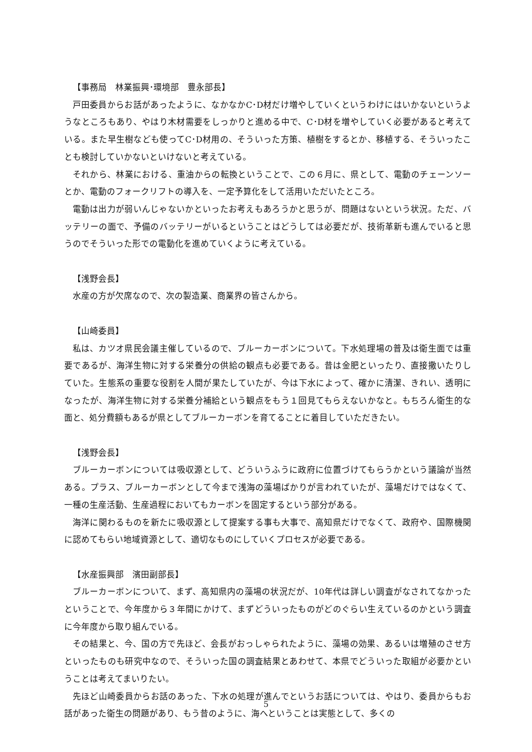【事務局　林業振興･環境部　豊永部長】
戸田委員からお話があったように、なかなかC･D材だけ増やしていくというわけにはいかないというようなところもあり、やはり木材需要をしっかりと進める中で、C･D材を増やしていく必要があると考えている。また早生樹なども使ってC･D材用の、そういった方策、植樹をするとか、移植する、そういったことも検討していかないといけないと考えている。
それから、林業における、重油からの転換ということで、この６月に、県として、電動のチェーンソーとか、電動のフォークリフトの導入を、一定予算化をして活用いただいたところ。
電動は出力が弱いんじゃないかといったお考えもあろうかと思うが、問題はないという状況。ただ、バッテリーの面で、予備のバッテリーがいるということはどうしては必要だが、技術革新も進んでいると思うのでそういった形での電動化を進めていくように考えている。
【浅野会長】
水産の方が欠席なので、次の製造業、商業界の皆さんから。
【山崎委員】
私は、カツオ県民会議主催しているので、ブルーカーボンについて。下水処理場の普及は衛生面では重要であるが、海洋生物に対する栄養分の供給の観点も必要である。昔は金肥といったり、直接撒いたりしていた。生態系の重要な役割を人間が果たしていたが、今は下水によって、確かに清潔、きれい、透明になったが、海洋生物に対する栄養分補給という観点をもう１回見てもらえないかなと。もちろん衛生的な面と、処分費額もあるが県としてブルーカーボンを育てることに着目していただきたい。
【浅野会長】
ブルーカーボンについては吸収源として、どういうふうに政府に位置づけてもらうかという議論が当然ある。プラス、ブルーカーボンとして今まで浅海の藻場ばかりが言われていたが、藻場だけではなくて、一種の生産活動、生産過程においてもカーボンを固定するという部分がある。
海洋に関わるものを新たに吸収源として提案する事も大事で、高知県だけでなくて、政府や、国際機関に認めてもらい地域資源として、適切なものにしていくプロセスが必要である。
【水産振興部　濱田副部長】
ブルーカーボンについて、まず、高知県内の藻場の状況だが、10年代は詳しい調査がなされてなかったということで、今年度から３年間にかけて、まずどういったものがどのぐらい生えているのかという調査に今年度から取り組んでいる。
その結果と、今、国の方で先ほど、会長がおっしゃられたように、藻場の効果、あるいは増殖のさせ方といったものも研究中なので、そういった国の調査結果とあわせて、本県でどういった取組が必要かということは考えてまいりたい。
先ほど山崎委員からお話のあった、下水の処理が進んでというお話については、やはり、委員からもお話があった衛生の問題があり、もう昔のように、海へということは実態として、多くの
5